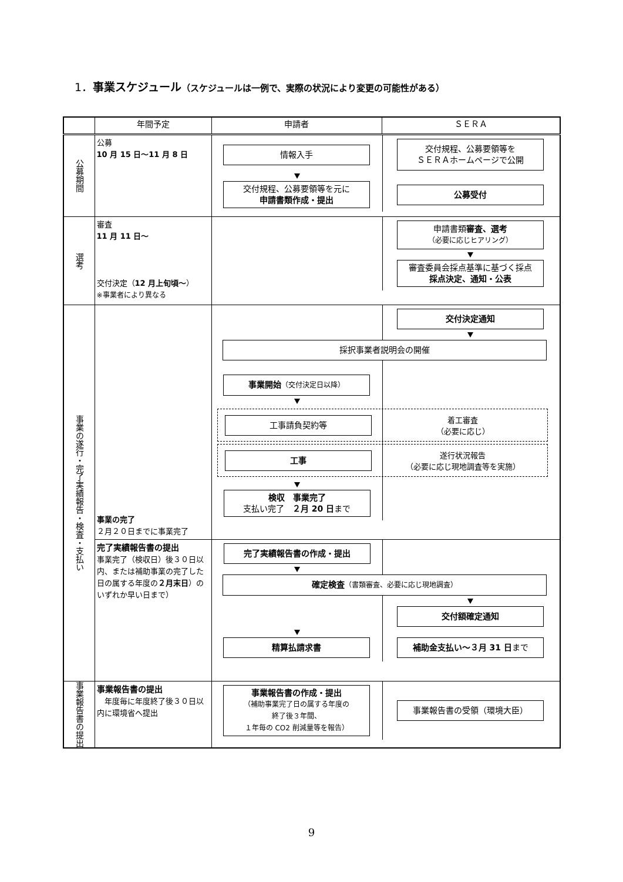1．事業スケジュール（スケジュールは一例で、実際の状況により変更の可能性がある）
| | 年間予定 | 申請者 | ＳＥＲＡ |
| --- | --- | --- | --- |
| 公募期間 | 公募 10 月 15 日～11 月 8 日 | 情報入手 交付規程、公募要領等を ＳＥＲＡホームページで公開 交付規程、公募要領等を元に 申請書類作成・提出 公募受付 | |
| 選考 | 審査 11 月 11 日～ 交付決定（ 12 月上旬頃～ ） ※事業者により異なる | 申請書類 審査、選考 （必要に応じヒアリング） 審査委員会採点基準に基づく採点 採点決定、通知・公表 | |
| 事業の遂行・完了実績報告・検査・支払い | 事業の完了 ２月２０日までに事業完了 | 交付決定通知 採択事業者説明会の開催 事業開始 （交付決定日以降） 工事請負契約等 着工審査 （必要に応じ） 工事 遂行状況報告 （必要に応じ現地調査等を実施） 検収 事業完了 支払い完了 ２月 20 日 まで | |
| | 完了実績報告書の提出 事業完了（検収日）後３０日以内、または補助事業の完了した日の属する年度の ２月末日 ）のいずれか早い日まで） | 完了実績報告書の作成・提出 確定検査 （書類審査、必要に応じ現地調査） 交付額確定通知 精算払請求書 補助金支払い～３月 31 日 まで | |
| 事業報告書の提出 | 事業報告書の提出 年度毎に年度終了後３０日以内に環境省へ提出 | 事業報告書の作成・提出 （補助事業完了日の属する年度の 終了後３年間、 １年毎の CO2 削減量等を報告） 事業報告書の受領（環境大臣） | |
9